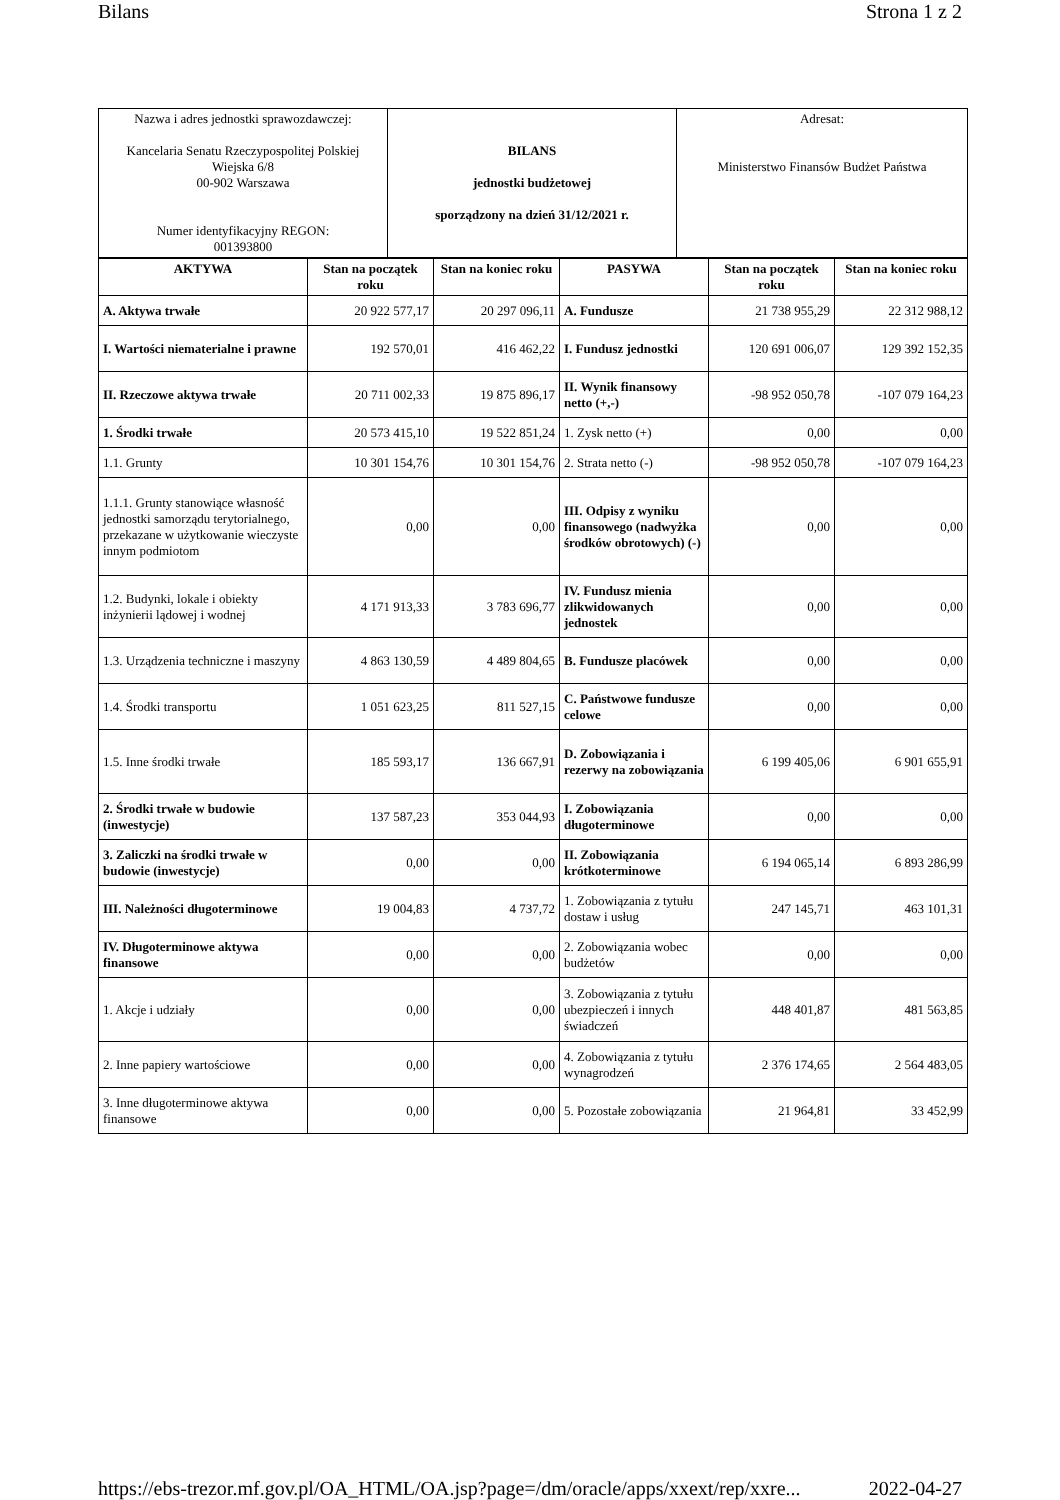Bilans Strona 1 z 2
| Nazwa i adres jednostki sprawozdawczej: Kancelaria Senatu Rzeczypospolitej Polskiej Wiejska 6/8 00-902 Warszawa Numer identyfikacyjny REGON: 001393800 | BILANS jednostki budżetowej sporządzony na dzień 31/12/2021 r. | Adresat: Ministerstwo Finansów Budżet Państwa |
| AKTYWA | Stan na początek roku | Stan na koniec roku | PASYWA | Stan na początek roku | Stan na koniec roku |
| --- | --- | --- | --- | --- | --- |
| A. Aktywa trwałe | 20 922 577,17 | 20 297 096,11 | A. Fundusze | 21 738 955,29 | 22 312 988,12 |
| I. Wartości niematerialne i prawne | 192 570,01 | 416 462,22 | I. Fundusz jednostki | 120 691 006,07 | 129 392 152,35 |
| II. Rzeczowe aktywa trwałe | 20 711 002,33 | 19 875 896,17 | II. Wynik finansowy netto (+,-) | -98 952 050,78 | -107 079 164,23 |
| 1. Środki trwałe | 20 573 415,10 | 19 522 851,24 | 1. Zysk netto (+) | 0,00 | 0,00 |
| 1.1. Grunty | 10 301 154,76 | 10 301 154,76 | 2. Strata netto (-) | -98 952 050,78 | -107 079 164,23 |
| 1.1.1. Grunty stanowiące własność jednostki samorządu terytorialnego, przekazane w użytkowanie wieczyste innym podmiotom | 0,00 | 0,00 | III. Odpisy z wyniku finansowego (nadwyżka środków obrotowych) (-) | 0,00 | 0,00 |
| 1.2. Budynki, lokale i obiekty inżynierii lądowej i wodnej | 4 171 913,33 | 3 783 696,77 | IV. Fundusz mienia zlikwidowanych jednostek | 0,00 | 0,00 |
| 1.3. Urządzenia techniczne i maszyny | 4 863 130,59 | 4 489 804,65 | B. Fundusze placówek | 0,00 | 0,00 |
| 1.4. Środki transportu | 1 051 623,25 | 811 527,15 | C. Państwowe fundusze celowe | 0,00 | 0,00 |
| 1.5. Inne środki trwałe | 185 593,17 | 136 667,91 | D. Zobowiązania i rezerwy na zobowiązania | 6 199 405,06 | 6 901 655,91 |
| 2. Środki trwałe w budowie (inwestycje) | 137 587,23 | 353 044,93 | I. Zobowiązania długoterminowe | 0,00 | 0,00 |
| 3. Zaliczki na środki trwałe w budowie (inwestycje) | 0,00 | 0,00 | II. Zobowiązania krótkoterminowe | 6 194 065,14 | 6 893 286,99 |
| III. Należności długoterminowe | 19 004,83 | 4 737,72 | 1. Zobowiązania z tytułu dostaw i usług | 247 145,71 | 463 101,31 |
| IV. Długoterminowe aktywa finansowe | 0,00 | 0,00 | 2. Zobowiązania wobec budżetów | 0,00 | 0,00 |
| 1. Akcje i udziały | 0,00 | 0,00 | 3. Zobowiązania z tytułu ubezpieczeń i innych świadczeń | 448 401,87 | 481 563,85 |
| 2. Inne papiery wartościowe | 0,00 | 0,00 | 4. Zobowiązania z tytułu wynagrodzeń | 2 376 174,65 | 2 564 483,05 |
| 3. Inne długoterminowe aktywa finansowe | 0,00 | 0,00 | 5. Pozostałe zobowiązania | 21 964,81 | 33 452,99 |
https://ebs-trezor.mf.gov.pl/OA_HTML/OA.jsp?page=/dm/oracle/apps/xxext/rep/xxre... 2022-04-27